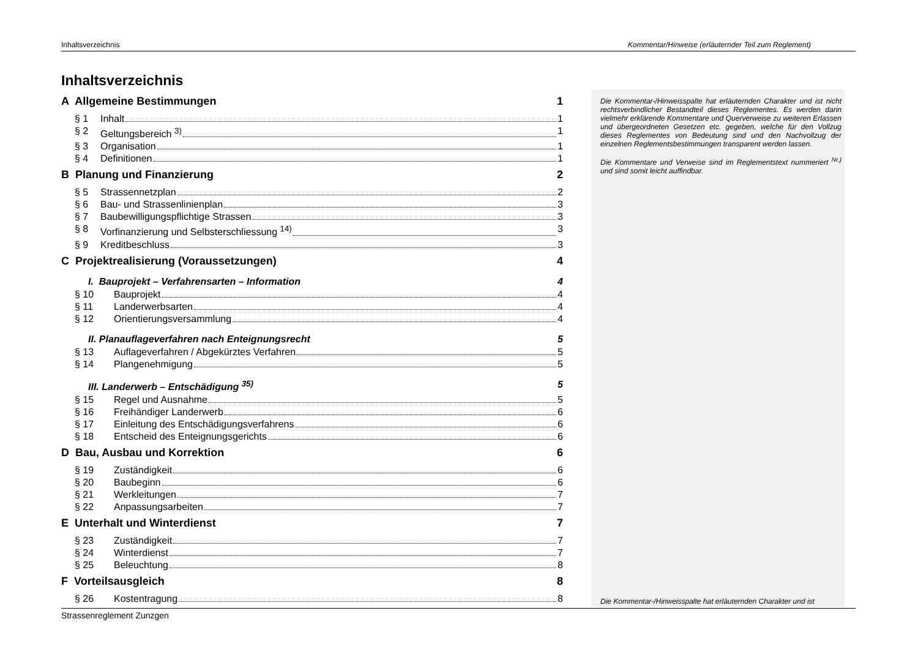Inhaltsverzeichnis Kommentar/Hinweise (erläuternder Teil zum Reglement)
Inhaltsverzeichnis
A Allgemeine Bestimmungen 1
§ 1 Inhalt 1
§ 2 Geltungsbereich <sup>3)</sup> 1
§ 3 Organisation 1
§ 4 Definitionen 1
B Planung und Finanzierung 2
§ 5 Strassennetzplan 2
§ 6 Bau- und Strassenlinienplan 3
§ 7 Baubewilligungspflichtige Strassen 3
§ 8 Vorfinanzierung und Selbsterschliessung <sup>14)</sup> 3
§ 9 Kreditbeschluss 3
C Projektrealisierung (Voraussetzungen) 4
I. Bauprojekt – Verfahrensarten – Information 4
§ 10 Bauprojekt 4
§ 11 Landerwerbsarten 4
§ 12 Orientierungsversammlung 4
II. Planauflageverfahren nach Enteignungsrecht 5
§ 13 Auflageverfahren / Abgekürztes Verfahren 5
§ 14 Plangenehmigung 5
III. Landerwerb – Entschädigung <sup>35)</sup> 5
§ 15 Regel und Ausnahme 5
§ 16 Freihändiger Landerwerb 6
§ 17 Einleitung des Entschädigungsverfahrens 6
§ 18 Entscheid des Enteignungsgerichts 6
D Bau, Ausbau und Korrektion 6
§ 19 Zuständigkeit 6
§ 20 Baubeginn 6
§ 21 Werkleitungen 7
§ 22 Anpassungsarbeiten 7
E Unterhalt und Winterdienst 7
§ 23 Zuständigkeit 7
§ 24 Winterdienst 7
§ 25 Beleuchtung 8
F Vorteilsausgleich 8
§ 26 Kostentragung 8
Die Kommentar-/Hinweisspalte hat erläuternden Charakter und ist nicht rechtsverbindlicher Bestandteil dieses Reglementes. Es werden darin vielmehr erklärende Kommentare und Querverweise zu weiteren Erlassen und übergeordneten Gesetzen etc. gegeben, welche für den Vollzug dieses Reglementes von Bedeutung sind und den Nachvollzug der einzelnen Reglementsbestimmungen transparent werden lassen.
Die Kommentare und Verweise sind im Reglementstext nummeriert <sup>Nr.)</sup> und sind somit leicht auffindbar.
Die Kommentar-/Hinweisspalte hat erläuternden Charakter und ist
Strassenreglement Zunzgen